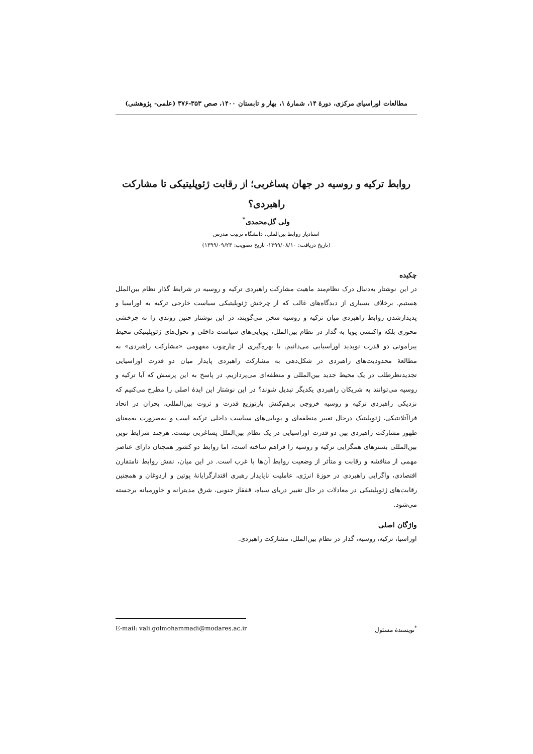مطالعات اوراسیای مرکزی، دورۀ ۱۴، شمارۀ ۱، بهار و تابستان ۱۴۰۰، صص ۳۵۳-۳۷۶ (علمی- پژوهشی)
روابط ترکیه و روسیه در جهان پساغربی؛ از رقابت ژئوپلیتیکی تا مشارکت راهبردی؟
ولی گل‌محمدی<sup>*</sup>
استادیار روابط بین‌الملل، دانشگاه تربیت مدرس
(تاریخ دریافت: ۱۳۹۹/۰۸/۱۰- تاریخ تصویب: ۱۳۹۹/۰۹/۲۳)
چکیده
در این نوشتار به‌دنبال درک نظام‌مند ماهیت مشارکت راهبردی ترکیه و روسیه در شرایط گذار نظام بین‌الملل هستیم. برخلاف بسیاری از دیدگاه‌های غالب که از چرخش ژئوپلیتیکی سیاست خارجی ترکیه به اوراسیا و پدیدارشدن روابط راهبردی میان ترکیه و روسیه سخن می‌گویند، در این نوشتار چنین روندی را نه چرخشی محوری بلکه واکنشی پویا به گذار در نظام بین‌الملل، پویایی‌های سیاست داخلی و تحول‌های ژئوپلیتیکی محیط پیرامونی دو قدرت نوپدید اوراسیایی می‌دانیم. با بهره‌گیری از چارچوب مفهومی «مشارکت راهبردی» به مطالعۀ محدودیت‌های راهبردی در شکل‌دهی به مشارکت راهبردی پایدار میان دو قدرت اوراسیایی تجدیدنظرطلب در یک محیط جدید بین‌المللی و منطقه‌ای می‌پردازیم. در پاسخ به این پرسش که آیا ترکیه و روسیه می‌توانند به شریکان راهبردی یکدیگر تبدیل شوند؟ در این نوشتار این ایدۀ اصلی را مطرح می‌کنیم که نزدیکی راهبردی ترکیه و روسیه خروجی برهم‌کنش بازتوزیع قدرت و ثروت بین‌المللی، بحران در اتحاد فراآتلانتیکی، ژئوپلیتیک درحال تغییر منطقه‌ای و پویایی‌های سیاست داخلی ترکیه است و به‌ضرورت به‌معنای ظهور مشارکت راهبردی بین دو قدرت اوراسیایی در یک نظام بین‌الملل پساغربی نیست. هرچند شرایط نوین بین‌المللی بسترهای همگرایی ترکیه و روسیه را فراهم ساخته است، اما روابط دو کشور همچنان دارای عناصر مهمی از مناقشه و رقابت و متأثر از وضعیت روابط آن‌ها با غرب است. در این میان، نقش روابط نامتقارن اقتصادی، واگرایی راهبردی در حوزۀ انرژی، عاملیت ناپایدار رهبری اقتدارگرایانۀ پوتین و اردوغان و همچنین رقابت‌های ژئوپلیتیکی در معادلات در حال تغییر دریای سیاه، قفقاز جنوبی، شرق مدیترانه و خاورمیانه برجسته می‌شود.
واژگان اصلی
اوراسیا، ترکیه، روسیه، گذار در نظام بین‌الملل، مشارکت راهبردی.
<sup>*</sup> نویسندۀ مسئول E-mail: vali.golmohammadi@modares.ac.ir